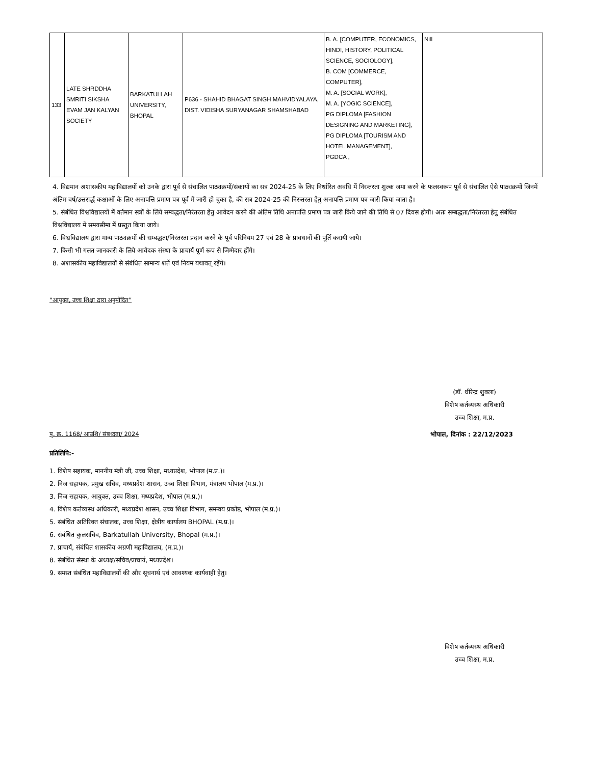| 133 | LATE SHRDDHA SMRITI SIKSHA EVAM JAN KALYAN SOCIETY | BARKATULLAH UNIVERSITY, BHOPAL | P636 - SHAHID BHAGAT SINGH MAHVIDYALAYA, DIST. VIDISHA SURYANAGAR SHAMSHABAD | B. A. [COMPUTER, ECONOMICS, HINDI, HISTORY, POLITICAL SCIENCE, SOCIOLOGY], B. COM [COMMERCE, COMPUTER], M. A. [SOCIAL WORK], M. A. [YOGIC SCIENCE], PG DIPLOMA [FASHION DESIGNING AND MARKETING], PG DIPLOMA [TOURISM AND HOTEL MANAGEMENT], PGDCA , | Nill |
4. विद्यमान अशासकीय महाविद्यालयों को उनके द्वारा पूर्व से संचालित पाठ्यक्रमों/संकायों का सत्र 2024-25 के लिए निर्धारित अवधि में निरन्तरता शुल्क जमा करने के फलस्वरूप पूर्व से संचालित ऐसे पाठ्यक्रमों जिनमें अंतिम वर्ष/उत्तरार्द्ध कक्षाओं के लिए अनापत्ति प्रमाण पत्र पूर्व में जारी हो चुका है, की सत्र 2024-25 की निरन्तरता हेतु अनापत्ति प्रमाण पत्र जारी किया जाता है।
5. संबंधित विश्वविद्यालयों में वर्तमान सत्रों के लिये सम्बद्धता/निरंतरता हेतु आवेदन करने की अंतिम तिथि अनापत्ति प्रमाण पत्र जारी किये जाने की तिथि से 07 दिवस होगी। अतः सम्बद्धता/निरंतरता हेतु संबंधित विश्वविद्यालय में समयसीमा में प्रस्तुत किया जाये।
6. विश्वविद्यालय द्वारा मान्य पाठ्यक्रमों की सम्बद्धता/निरंतरता प्रदान करने के पूर्व परिनियम 27 एवं 28 के प्रावधानों की पूर्ति करायी जाये।
7. किसी भी गलत जानकारी के लिये आवेदक संस्था के प्राचार्य पूर्ण रूप से जिम्मेदार होंगे।
8. अशासकीय महाविद्यालयों से संबंधित सामान्य शर्ते एवं नियम यथावत् रहेंगे।
“आयुक्त, उच्च शिक्षा द्वारा अनुमोदित”
(डॉ. धीरेन्द्र शुक्ला)
विशेष कर्तव्यस्थ अधिकारी
उच्च शिक्षा, म.प्र.
पृ. क्र. 1168/ आउशि/ संबध्दता/ 2024
भोपाल, दिनांक : 22/12/2023
प्रतिलिपि:-
1. विशेष सहायक, माननीय मंत्री जी, उच्च शिक्षा, मध्यप्रदेश, भोपाल (म.प्र.)।
2. निज सहायक, प्रमुख सचिव, मध्यप्रदेश शासन, उच्च शिक्षा विभाग, मंत्रालय भोपाल (म.प्र.)।
3. निज सहायक, आयुक्त, उच्च शिक्षा, मध्यप्रदेश, भोपाल (म.प्र.)।
4. विशेष कर्तव्यस्थ अधिकारी, मध्यप्रदेश शासन, उच्च शिक्षा विभाग, समन्वय प्रकोष्ठ, भोपाल (म.प्र.)।
5. संबंधित अतिरिक्त संचालक, उच्च शिक्षा, क्षेत्रीय कार्यालय BHOPAL (म.प्र.)।
6. संबंधित कुलसचिव, Barkatullah University, Bhopal (म.प्र.)।
7. प्राचार्य, संबंधित शासकीय अग्रणी महाविद्यालय, (म.प्र.)।
8. संबंधित संस्था के अध्यक्ष/सचिव/प्राचार्य, मध्यप्रदेश।
9. समस्त संबंधित महाविद्यालयों की और सूचनार्थ एवं आवश्यक कार्यवाही हेतु।
विशेष कर्तव्यस्थ अधिकारी
उच्च शिक्षा, म.प्र.